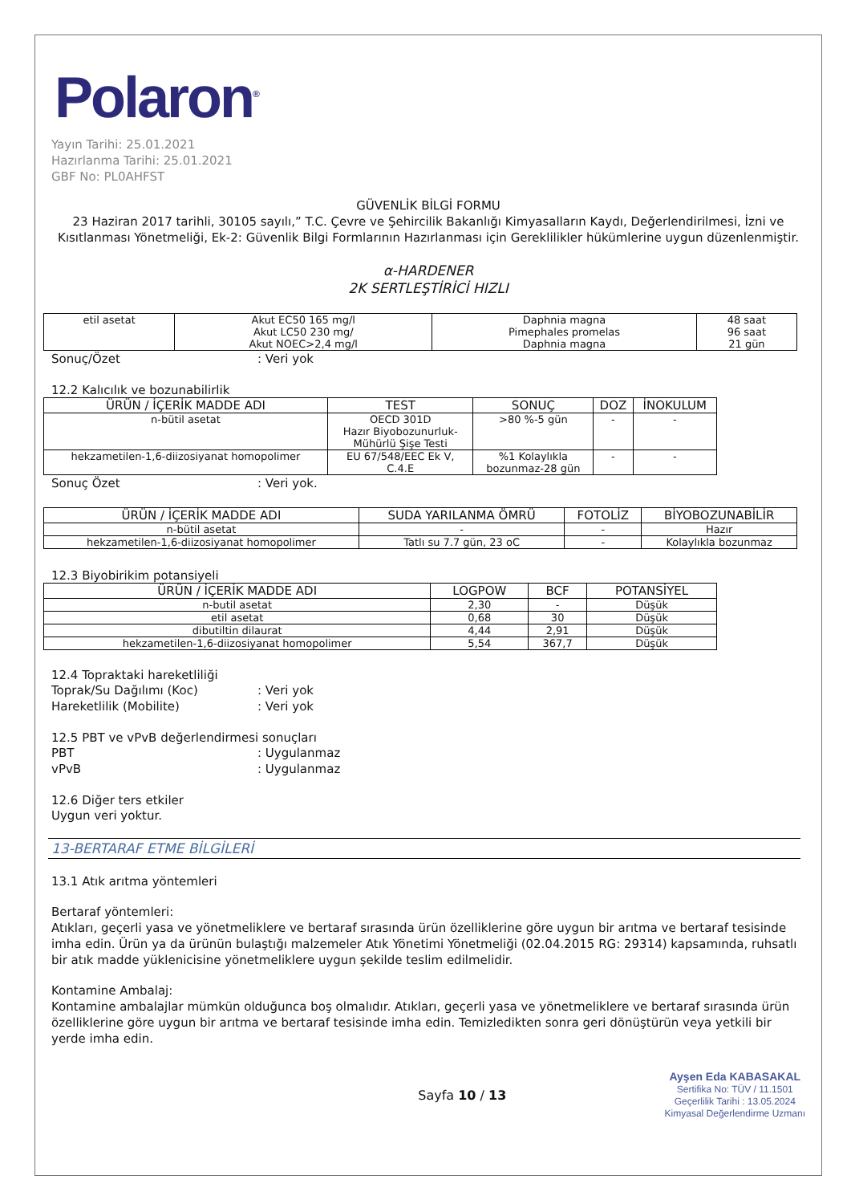Polaron<sup>®</sup>
Yayın Tarihi: 25.01.2021
Hazırlanma Tarihi: 25.01.2021
GBF No: PL0AHFST
GÜVENLİK BİLGİ FORMU
23 Haziran 2017 tarihli, 30105 sayılı,” T.C. Çevre ve Şehircilik Bakanlığı Kimyasalların Kaydı, Değerlendirilmesi, İzni ve Kısıtlanması Yönetmeliği, Ek-2: Güvenlik Bilgi Formlarının Hazırlanması için Gereklilikler hükümlerine uygun düzenlenmiştir.
α-HARDENER
2K SERTLEŞTİRİCİ HIZLI
| etil asetat | Akut EC50 165 mg/l Akut LC50 230 mg/ Akut NOEC>2,4 mg/l | Daphnia magna Pimephales promelas Daphnia magna | 48 saat 96 saat 21 gün |
Sonuç/Özet: Veri yok
12.2 Kalıcılık ve bozunabilirlik
| ÜRÜN / İÇERİK MADDE ADI | TEST | SONUÇ | DOZ | İNOKULUM |
| --- | --- | --- | --- | --- |
| n-bütil asetat | OECD 301D Hazır Biyobozunurluk- Mühürlü Şişe Testi | >80 %-5 gün | - | - |
| hekzametilen-1,6-diizosiyanat homopolimer | EU 67/548/EEC Ek V, C.4.E | %1 Kolaylıkla bozunmaz-28 gün | - | - |
Sonuç Özet: Veri yok.
| ÜRÜN / İÇERİK MADDE ADI | SUDA YARILANMA ÖMRÜ | FOTOLİZ | BİYOBOZUNABİLİR |
| --- | --- | --- | --- |
| n-bütil asetat | - | - | Hazır |
| hekzametilen-1,6-diizosiyanat homopolimer | Tatlı su 7.7 gün, 23 oC | - | Kolaylıkla bozunmaz |
12.3 Biyobirikim potansiyeli
| ÜRÜN / İÇERİK MADDE ADI | LOGPOW | BCF | POTANSİYEL |
| --- | --- | --- | --- |
| n-butil asetat | 2,30 | - | Düşük |
| etil asetat | 0,68 | 30 | Düşük |
| dibutiltin dilaurat | 4,44 | 2,91 | Düşük |
| hekzametilen-1,6-diizosiyanat homopolimer | 5,54 | 367,7 | Düşük |
12.4 Topraktaki hareketliliği
Toprak/Su Dağılımı (Koc): Veri yok
Hareketlilik (Mobilite): Veri yok
12.5 PBT ve vPvB değerlendirmesi sonuçları
PBT: Uygulanmaz
vPvB: Uygulanmaz
12.6 Diğer ters etkiler
Uygun veri yoktur.
13-BERTARAF ETME BİLGİLERİ
13.1 Atık arıtma yöntemleri
Bertaraf yöntemleri:
Atıkları, geçerli yasa ve yönetmeliklere ve bertaraf sırasında ürün özelliklerine göre uygun bir arıtma ve bertaraf tesisinde imha edin. Ürün ya da ürünün bulaştığı malzemeler Atık Yönetimi Yönetmeliği (02.04.2015 RG: 29314) kapsamında, ruhsatlı bir atık madde yüklenicisine yönetmeliklere uygun şekilde teslim edilmelidir.
Kontamine Ambalaj:
Kontamine ambalajlar mümkün olduğunca boş olmalıdır. Atıkları, geçerli yasa ve yönetmeliklere ve bertaraf sırasında ürün özelliklerine göre uygun bir arıtma ve bertaraf tesisinde imha edin. Temizledikten sonra geri dönüştürün veya yetkili bir yerde imha edin.
Sayfa 10 / 13
Ayşen Eda KABASAKAL
Sertifika No: TÜV / 11.1501
Geçerlilik Tarihi : 13.05.2024
Kimyasal Değerlendirme Uzmanı